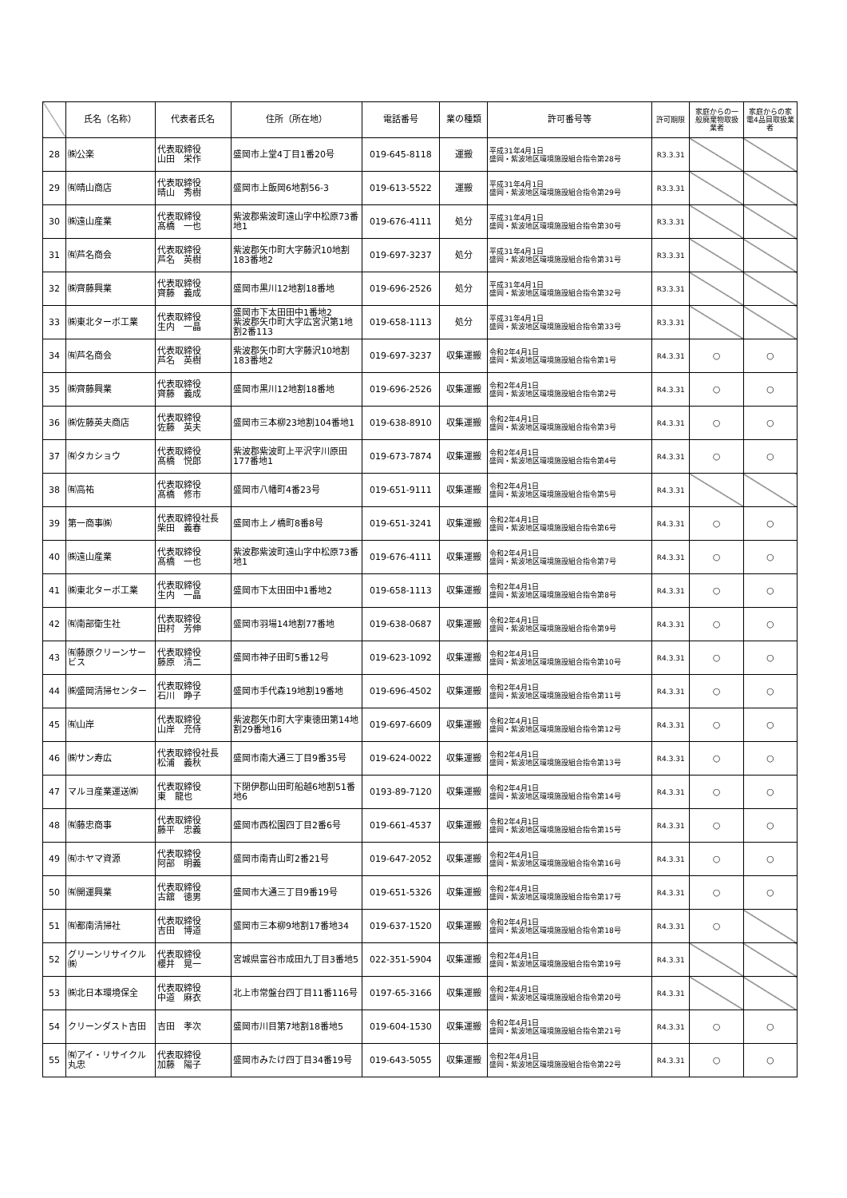| | 氏名（名称） | 代表者氏名 | 住所（所在地） | 電話番号 | 業の種類 | 許可番号等 | 許可期限 | 家庭からの一般廃棄物取扱業者 | 家庭からの家電4品目取扱業者 |
| --- | --- | --- | --- | --- | --- | --- | --- | --- | --- |
| 28 | ㈱公楽 | 代表取締役 山田 栄作 | 盛岡市上堂4丁目1番20号 | 019-645-8118 | 運搬 | 平成31年4月1日 盛岡・紫波地区環境施設組合指令第28号 | R3.3.31 | | |
| 29 | ㈲晴山商店 | 代表取締役 晴山 秀樹 | 盛岡市上飯岡6地割56-3 | 019-613-5522 | 運搬 | 平成31年4月1日 盛岡・紫波地区環境施設組合指令第29号 | R3.3.31 | | |
| 30 | ㈱遠山産業 | 代表取締役 髙橋 一也 | 紫波郡紫波町遠山字中松原73番地1 | 019-676-4111 | 処分 | 平成31年4月1日 盛岡・紫波地区環境施設組合指令第30号 | R3.3.31 | | |
| 31 | ㈲芦名商会 | 代表取締役 芦名 英樹 | 紫波郡矢巾町大字藤沢10地割183番地2 | 019-697-3237 | 処分 | 平成31年4月1日 盛岡・紫波地区環境施設組合指令第31号 | R3.3.31 | | |
| 32 | ㈱齊藤興業 | 代表取締役 齊藤 義成 | 盛岡市黒川12地割18番地 | 019-696-2526 | 処分 | 平成31年4月1日 盛岡・紫波地区環境施設組合指令第32号 | R3.3.31 | | |
| 33 | ㈱東北ターボ工業 | 代表取締役 生内 一晶 | 盛岡市下太田田中1番地2 紫波郡矢巾町大字広宮沢第1地割2番113 | 019-658-1113 | 処分 | 平成31年4月1日 盛岡・紫波地区環境施設組合指令第33号 | R3.3.31 | | |
| 34 | ㈲芦名商会 | 代表取締役 芦名 英樹 | 紫波郡矢巾町大字藤沢10地割183番地2 | 019-697-3237 | 収集運搬 | 令和2年4月1日 盛岡・紫波地区環境施設組合指令第1号 | R4.3.31 | ○ | ○ |
| 35 | ㈱齊藤興業 | 代表取締役 齊藤 義成 | 盛岡市黒川12地割18番地 | 019-696-2526 | 収集運搬 | 令和2年4月1日 盛岡・紫波地区環境施設組合指令第2号 | R4.3.31 | ○ | ○ |
| 36 | ㈱佐藤英夫商店 | 代表取締役 佐藤 英夫 | 盛岡市三本柳23地割104番地1 | 019-638-8910 | 収集運搬 | 令和2年4月1日 盛岡・紫波地区環境施設組合指令第3号 | R4.3.31 | ○ | ○ |
| 37 | ㈲タカショウ | 代表取締役 髙橋 悦郎 | 紫波郡紫波町上平沢字川原田177番地1 | 019-673-7874 | 収集運搬 | 令和2年4月1日 盛岡・紫波地区環境施設組合指令第4号 | R4.3.31 | ○ | ○ |
| 38 | ㈲高祐 | 代表取締役 髙橋 修市 | 盛岡市八幡町4番23号 | 019-651-9111 | 収集運搬 | 令和2年4月1日 盛岡・紫波地区環境施設組合指令第5号 | R4.3.31 | | |
| 39 | 第一商事㈱ | 代表取締役社長 柴田 義春 | 盛岡市上ノ橋町8番8号 | 019-651-3241 | 収集運搬 | 令和2年4月1日 盛岡・紫波地区環境施設組合指令第6号 | R4.3.31 | ○ | ○ |
| 40 | ㈱遠山産業 | 代表取締役 髙橋 一也 | 紫波郡紫波町遠山字中松原73番地1 | 019-676-4111 | 収集運搬 | 令和2年4月1日 盛岡・紫波地区環境施設組合指令第7号 | R4.3.31 | ○ | ○ |
| 41 | ㈱東北ターボ工業 | 代表取締役 生内 一晶 | 盛岡市下太田田中1番地2 | 019-658-1113 | 収集運搬 | 令和2年4月1日 盛岡・紫波地区環境施設組合指令第8号 | R4.3.31 | ○ | ○ |
| 42 | ㈲南部衛生社 | 代表取締役 田村 芳伸 | 盛岡市羽場14地割77番地 | 019-638-0687 | 収集運搬 | 令和2年4月1日 盛岡・紫波地区環境施設組合指令第9号 | R4.3.31 | ○ | ○ |
| 43 | ㈲藤原クリーンサービス | 代表取締役 藤原 清二 | 盛岡市神子田町5番12号 | 019-623-1092 | 収集運搬 | 令和2年4月1日 盛岡・紫波地区環境施設組合指令第10号 | R4.3.31 | ○ | ○ |
| 44 | ㈱盛岡清掃センター | 代表取締役 石川 睁子 | 盛岡市手代森19地割19番地 | 019-696-4502 | 収集運搬 | 令和2年4月1日 盛岡・紫波地区環境施設組合指令第11号 | R4.3.31 | ○ | ○ |
| 45 | ㈲山岸 | 代表取締役 山岸 充侍 | 紫波郡矢巾町大字東徳田第14地割29番地16 | 019-697-6609 | 収集運搬 | 令和2年4月1日 盛岡・紫波地区環境施設組合指令第12号 | R4.3.31 | ○ | ○ |
| 46 | ㈱サン寿広 | 代表取締役社長 松浦 義秋 | 盛岡市南大通三丁目9番35号 | 019-624-0022 | 収集運搬 | 令和2年4月1日 盛岡・紫波地区環境施設組合指令第13号 | R4.3.31 | ○ | ○ |
| 47 | マルヨ産業運送㈱ | 代表取締役 東 龍也 | 下閉伊郡山田町船越6地割51番地6 | 0193-89-7120 | 収集運搬 | 令和2年4月1日 盛岡・紫波地区環境施設組合指令第14号 | R4.3.31 | ○ | ○ |
| 48 | ㈲藤忠商事 | 代表取締役 藤平 忠義 | 盛岡市西松園四丁目2番6号 | 019-661-4537 | 収集運搬 | 令和2年4月1日 盛岡・紫波地区環境施設組合指令第15号 | R4.3.31 | ○ | ○ |
| 49 | ㈲ホヤマ資源 | 代表取締役 阿部 明義 | 盛岡市南青山町2番21号 | 019-647-2052 | 収集運搬 | 令和2年4月1日 盛岡・紫波地区環境施設組合指令第16号 | R4.3.31 | ○ | ○ |
| 50 | ㈲開運興業 | 代表取締役 古舘 徳男 | 盛岡市大通三丁目9番19号 | 019-651-5326 | 収集運搬 | 令和2年4月1日 盛岡・紫波地区環境施設組合指令第17号 | R4.3.31 | ○ | ○ |
| 51 | ㈲都南清掃社 | 代表取締役 吉田 博道 | 盛岡市三本柳9地割17番地34 | 019-637-1520 | 収集運搬 | 令和2年4月1日 盛岡・紫波地区環境施設組合指令第18号 | R4.3.31 | ○ | |
| 52 | グリーンリサイクル㈱ | 代表取締役 櫻井 晃一 | 宮城県富谷市成田九丁目3番地5 | 022-351-5904 | 収集運搬 | 令和2年4月1日 盛岡・紫波地区環境施設組合指令第19号 | R4.3.31 | | |
| 53 | ㈱北日本環境保全 | 代表取締役 中道 麻衣 | 北上市常盤台四丁目11番116号 | 0197-65-3166 | 収集運搬 | 令和2年4月1日 盛岡・紫波地区環境施設組合指令第20号 | R4.3.31 | | |
| 54 | クリーンダスト吉田 | 吉田 孝次 | 盛岡市川目第7地割18番地5 | 019-604-1530 | 収集運搬 | 令和2年4月1日 盛岡・紫波地区環境施設組合指令第21号 | R4.3.31 | ○ | ○ |
| 55 | ㈲アイ・リサイクル丸忠 | 代表取締役 加藤 陽子 | 盛岡市みたけ四丁目34番19号 | 019-643-5055 | 収集運搬 | 令和2年4月1日 盛岡・紫波地区環境施設組合指令第22号 | R4.3.31 | ○ | ○ |